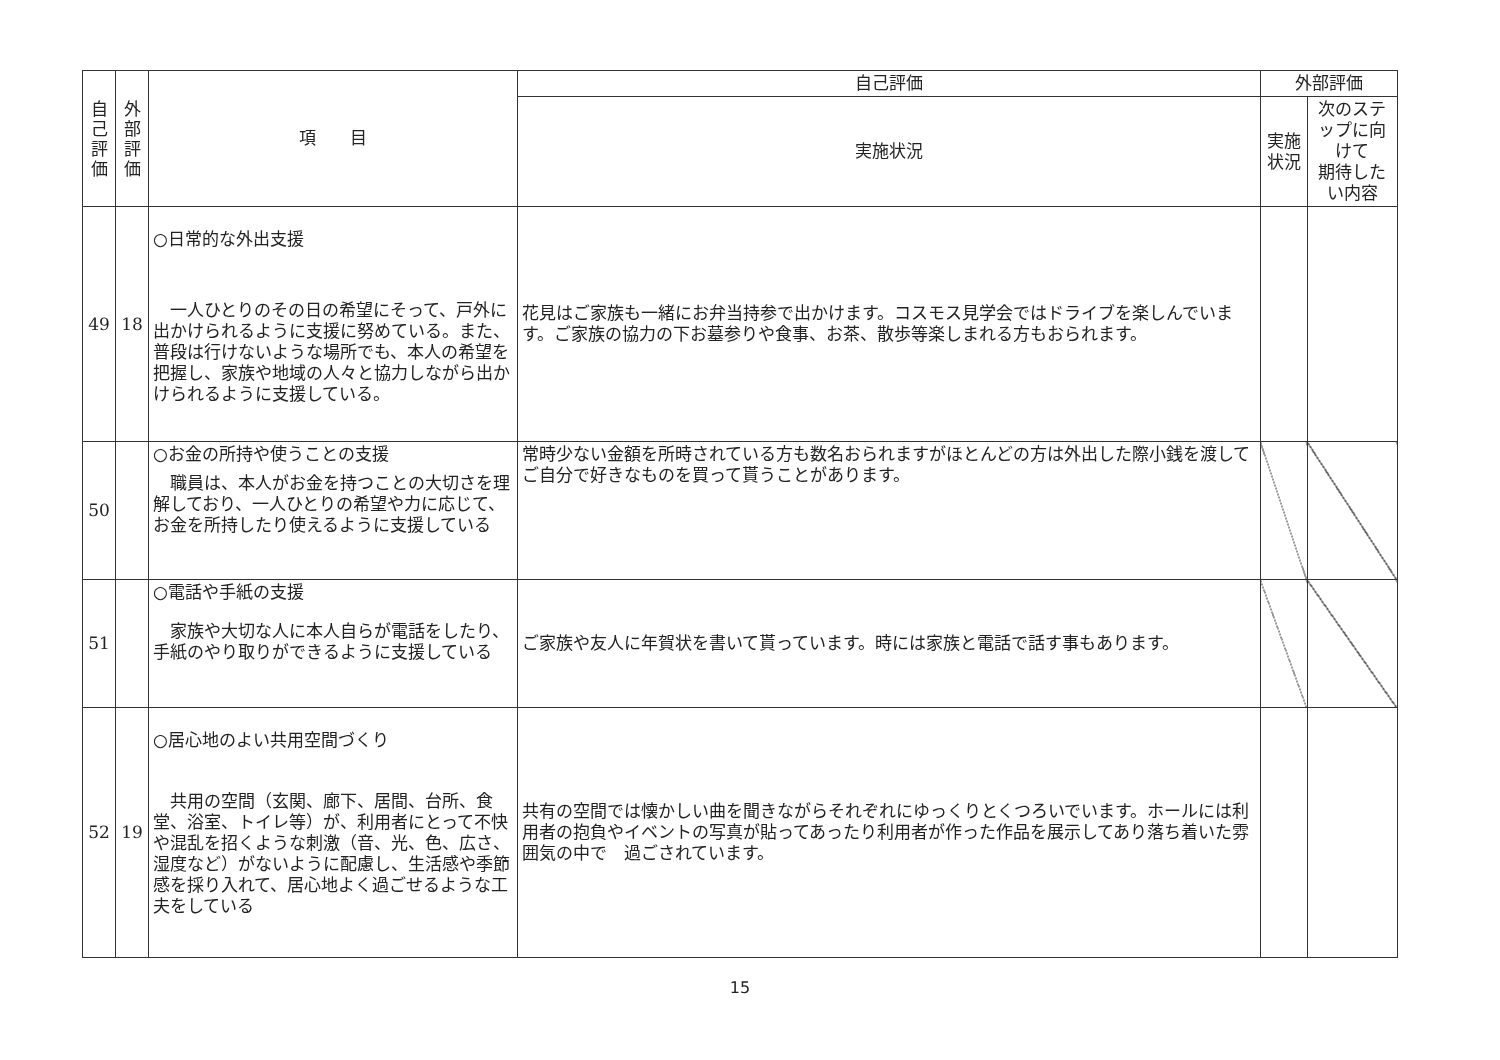| 自 己 評 価 | 外 部 評 価 | 項 目 | 自己評価 | 外部評価 | |
| --- | --- | --- | --- | --- | --- |
| | | | 実施状況 | 実施状況 | 次のステップに向けて 期待したい内容 |
| 49 | 18 | ○日常的な外出支援 一人ひとりのその日の希望にそって、戸外に出かけられるように支援に努めている。また、普段は行けないような場所でも、本人の希望を把握し、家族や地域の人々と協力しながら出かけられるように支援している。 | 花見はご家族も一緒にお弁当持参で出かけます。コスモス見学会ではドライブを楽しんでいます。ご家族の協力の下お墓参りや食事、お茶、散歩等楽しまれる方もおられます。 | | |
| 50 | | ○お金の所持や使うことの支援 職員は、本人がお金を持つことの大切さを理解しており、一人ひとりの希望や力に応じて、お金を所持したり使えるように支援している | 常時少ない金額を所時されている方も数名おられますがほとんどの方は外出した際小銭を渡してご自分で好きなものを買って貰うことがあります。 | | |
| 51 | | ○電話や手紙の支援 家族や大切な人に本人自らが電話をしたり、手紙のやり取りができるように支援している | ご家族や友人に年賀状を書いて貰っています。時には家族と電話で話す事もあります。 | | |
| 52 | 19 | ○居心地のよい共用空間づくり 共用の空間（玄関、廊下、居間、台所、食堂、浴室、トイレ等）が、利用者にとって不快や混乱を招くような刺激（音、光、色、広さ、湿度など）がないように配慮し、生活感や季節感を採り入れて、居心地よく過ごせるような工夫をしている | 共有の空間では懐かしい曲を聞きながらそれぞれにゆっくりとくつろいでいます。ホールには利用者の抱負やイベントの写真が貼ってあったり利用者が作った作品を展示してあり落ち着いた雰囲気の中で 過ごされています。 | | |
15